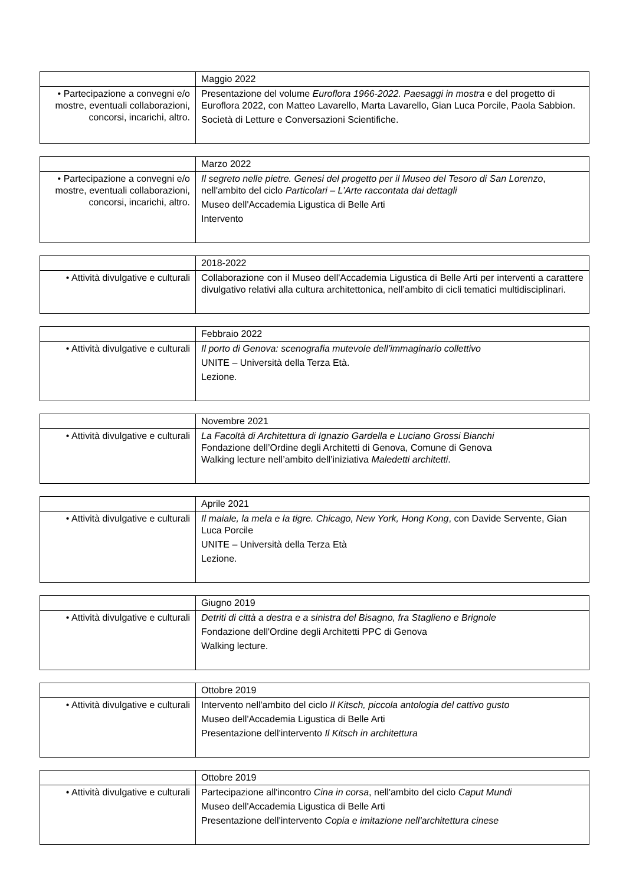| | Maggio 2022 |
| • Partecipazione a convegni e/o mostre, eventuali collaborazioni, concorsi, incarichi, altro. | Presentazione del volume Euroflora 1966-2022. Paesaggi in mostra e del progetto di Euroflora 2022, con Matteo Lavarello, Marta Lavarello, Gian Luca Porcile, Paola Sabbion. Società di Letture e Conversazioni Scientifiche. |
| | Marzo 2022 |
| • Partecipazione a convegni e/o mostre, eventuali collaborazioni, concorsi, incarichi, altro. | Il segreto nelle pietre. Genesi del progetto per il Museo del Tesoro di San Lorenzo , nell'ambito del ciclo Particolari – L’Arte raccontata dai dettagli Museo dell'Accademia Ligustica di Belle Arti Intervento |
| | 2018-2022 |
| • Attività divulgative e culturali | Collaborazione con il Museo dell'Accademia Ligustica di Belle Arti per interventi a carattere divulgativo relativi alla cultura architettonica, nell’ambito di cicli tematici multidisciplinari. |
| | Febbraio 2022 |
| • Attività divulgative e culturali | Il porto di Genova: scenografia mutevole dell’immaginario collettivo UNITE – Università della Terza Età. Lezione. |
| | Novembre 2021 |
| • Attività divulgative e culturali | La Facoltà di Architettura di Ignazio Gardella e Luciano Grossi Bianchi Fondazione dell’Ordine degli Architetti di Genova, Comune di Genova Walking lecture nell’ambito dell’iniziativa Maledetti architetti . |
| | Aprile 2021 |
| • Attività divulgative e culturali | Il maiale, la mela e la tigre. Chicago, New York, Hong Kong , con Davide Servente, Gian Luca Porcile UNITE – Università della Terza Età Lezione. |
| | Giugno 2019 |
| • Attività divulgative e culturali | Detriti di città a destra e a sinistra del Bisagno, fra Staglieno e Brignole Fondazione dell'Ordine degli Architetti PPC di Genova Walking lecture. |
| | Ottobre 2019 |
| • Attività divulgative e culturali | Intervento nell'ambito del ciclo Il Kitsch, piccola antologia del cattivo gusto Museo dell'Accademia Ligustica di Belle Arti Presentazione dell'intervento Il Kitsch in architettura |
| | Ottobre 2019 |
| • Attività divulgative e culturali | Partecipazione all'incontro Cina in corsa , nell'ambito del ciclo Caput Mundi Museo dell'Accademia Ligustica di Belle Arti Presentazione dell'intervento Copia e imitazione nell'architettura cinese |